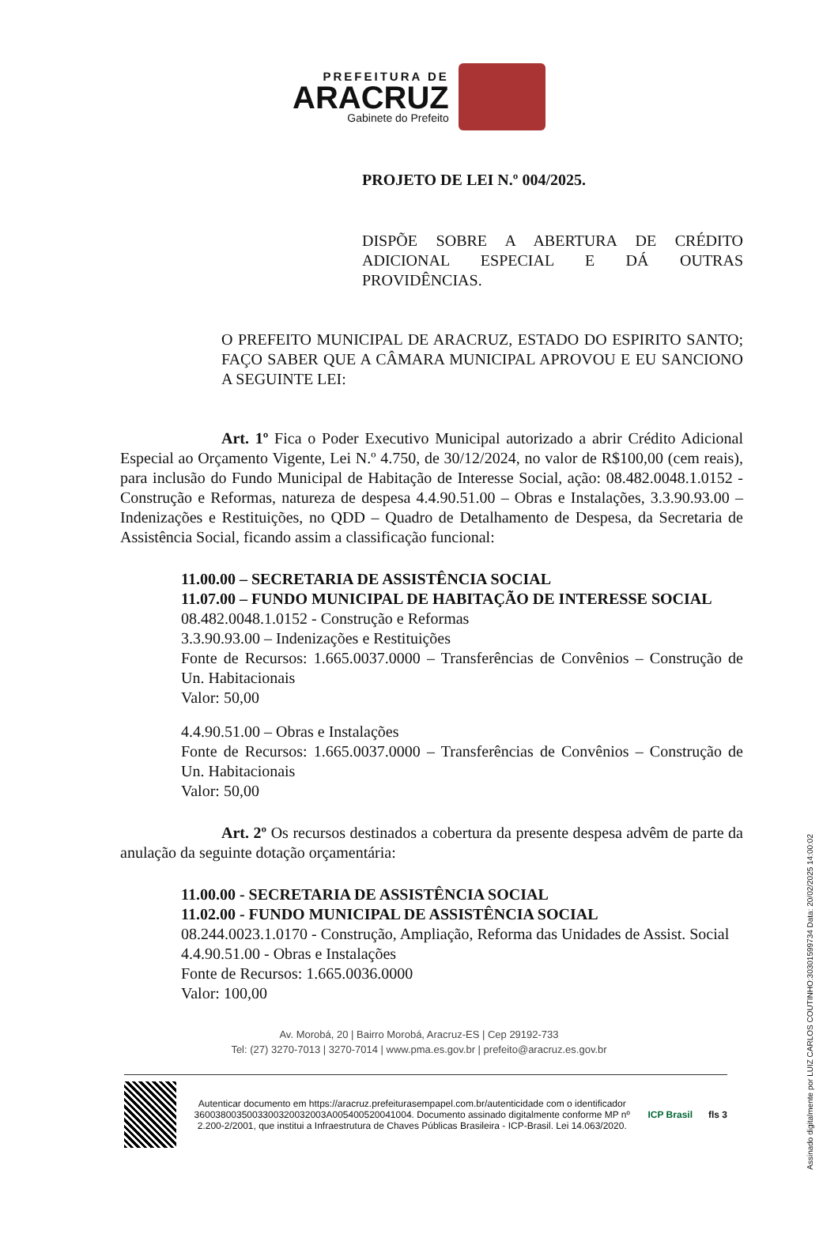PREFEITURA DE
ARACRUZ
Gabinete do Prefeito
PROJETO DE LEI N.º 004/2025.
DISPÕE SOBRE A ABERTURA DE CRÉDITO ADICIONAL ESPECIAL E DÁ OUTRAS PROVIDÊNCIAS.
O PREFEITO MUNICIPAL DE ARACRUZ, ESTADO DO ESPIRITO SANTO; FAÇO SABER QUE A CÂMARA MUNICIPAL APROVOU E EU SANCIONO A SEGUINTE LEI:
Art. 1º Fica o Poder Executivo Municipal autorizado a abrir Crédito Adicional Especial ao Orçamento Vigente, Lei N.º 4.750, de 30/12/2024, no valor de R$100,00 (cem reais), para inclusão do Fundo Municipal de Habitação de Interesse Social, ação: 08.482.0048.1.0152 - Construção e Reformas, natureza de despesa 4.4.90.51.00 – Obras e Instalações, 3.3.90.93.00 – Indenizações e Restituições, no QDD – Quadro de Detalhamento de Despesa, da Secretaria de Assistência Social, ficando assim a classificação funcional:
11.00.00 – SECRETARIA DE ASSISTÊNCIA SOCIAL
11.07.00 – FUNDO MUNICIPAL DE HABITAÇÃO DE INTERESSE SOCIAL
08.482.0048.1.0152 - Construção e Reformas
3.3.90.93.00 – Indenizações e Restituições
Fonte de Recursos: 1.665.0037.0000 – Transferências de Convênios – Construção de Un. Habitacionais
Valor: 50,00
4.4.90.51.00 – Obras e Instalações
Fonte de Recursos: 1.665.0037.0000 – Transferências de Convênios – Construção de Un. Habitacionais
Valor: 50,00
Art. 2º Os recursos destinados a cobertura da presente despesa advêm de parte da anulação da seguinte dotação orçamentária:
11.00.00 - SECRETARIA DE ASSISTÊNCIA SOCIAL
11.02.00 - FUNDO MUNICIPAL DE ASSISTÊNCIA SOCIAL
08.244.0023.1.0170 - Construção, Ampliação, Reforma das Unidades de Assist. Social
4.4.90.51.00 - Obras e Instalações
Fonte de Recursos: 1.665.0036.0000
Valor: 100,00
Av. Morobá, 20 | Bairro Morobá, Aracruz-ES | Cep 29192-733
Tel: (27) 3270-7013 | 3270-7014 | www.pma.es.gov.br | prefeito@aracruz.es.gov.br
Autenticar documento em https://aracruz.prefeiturasempapel.com.br/autenticidade com o identificador 3600380035003300320032003A005400520041004. Documento assinado digitalmente conforme MP nº 2.200-2/2001, que institui a Infraestrutura de Chaves Públicas Brasileira - ICP-Brasil. Lei 14.063/2020.
ICP Brasil fls 3
Assinado digitalmente por LUIZ CARLOS COUTINHO:30301599734 Data: 20/02/2025 14:00:02